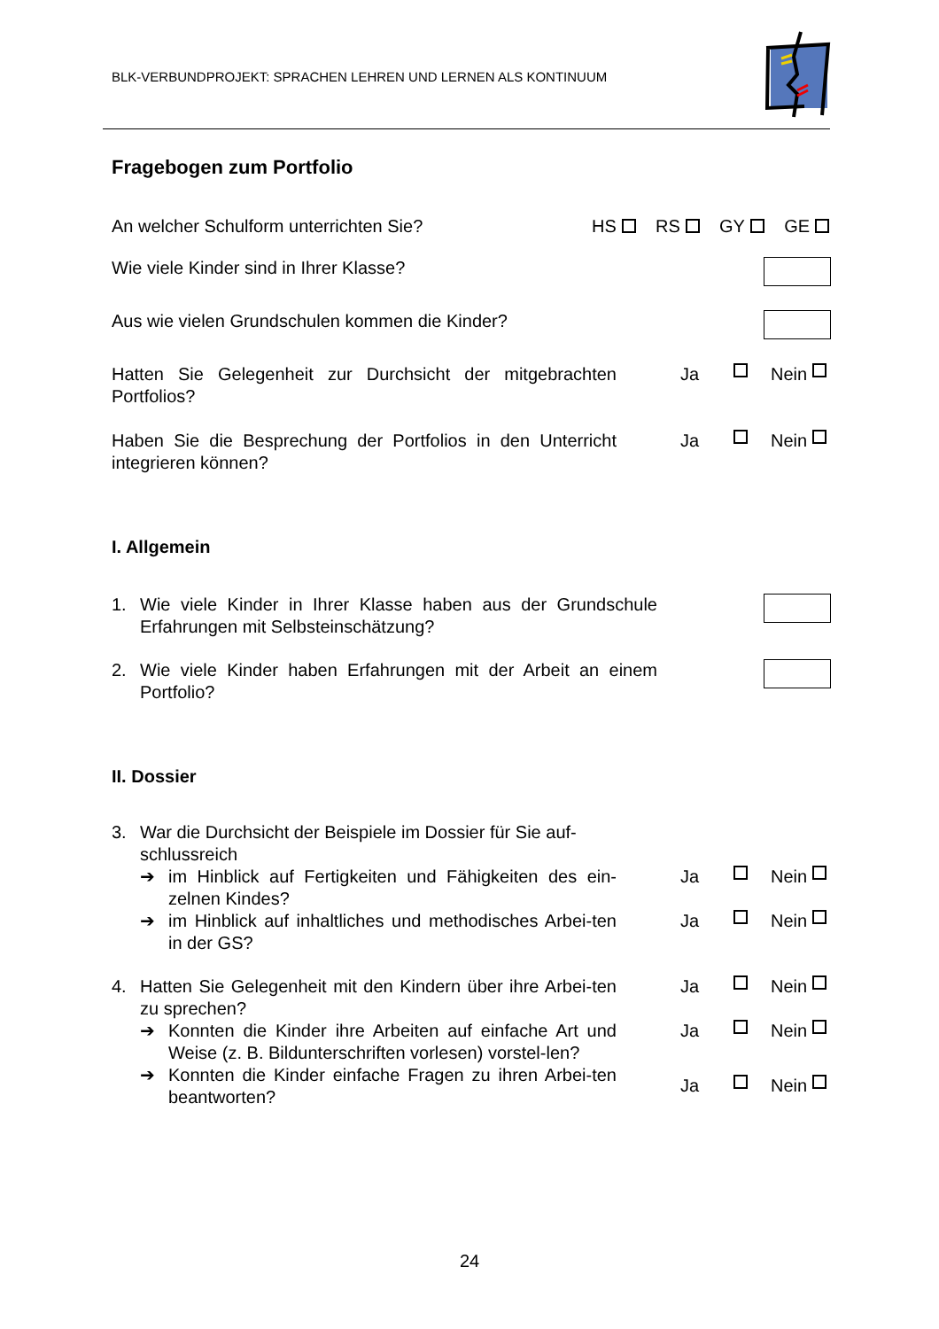BLK-VERBUNDPROJEKT: SPRACHEN LEHREN UND LERNEN ALS KONTINUUM
Fragebogen zum Portfolio
An welcher Schulform unterrichten Sie?
HS RS GY GE
Wie viele Kinder sind in Ihrer Klasse?
Aus wie vielen Grundschulen kommen die Kinder?
Hatten Sie Gelegenheit zur Durchsicht der mitgebrachten Portfolios?
Ja Nein
Haben Sie die Besprechung der Portfolios in den Unterricht integrieren können?
Ja Nein
I. Allgemein
1. Wie viele Kinder in Ihrer Klasse haben aus der Grundschule Erfahrungen mit Selbsteinschätzung?
2. Wie viele Kinder haben Erfahrungen mit der Arbeit an einem Portfolio?
II. Dossier
3. War die Durchsicht der Beispiele im Dossier für Sie auf-schlussreich
➔ im Hinblick auf Fertigkeiten und Fähigkeiten des ein-zelnen Kindes?
Ja Nein
➔ im Hinblick auf inhaltliches und methodisches Arbei-ten in der GS?
Ja Nein
4. Hatten Sie Gelegenheit mit den Kindern über ihre Arbei-ten zu sprechen?
Ja Nein
➔ Konnten die Kinder ihre Arbeiten auf einfache Art und Weise (z. B. Bildunterschriften vorlesen) vorstel-len?
Ja Nein
➔ Konnten die Kinder einfache Fragen zu ihren Arbei-ten beantworten?
Ja Nein
24